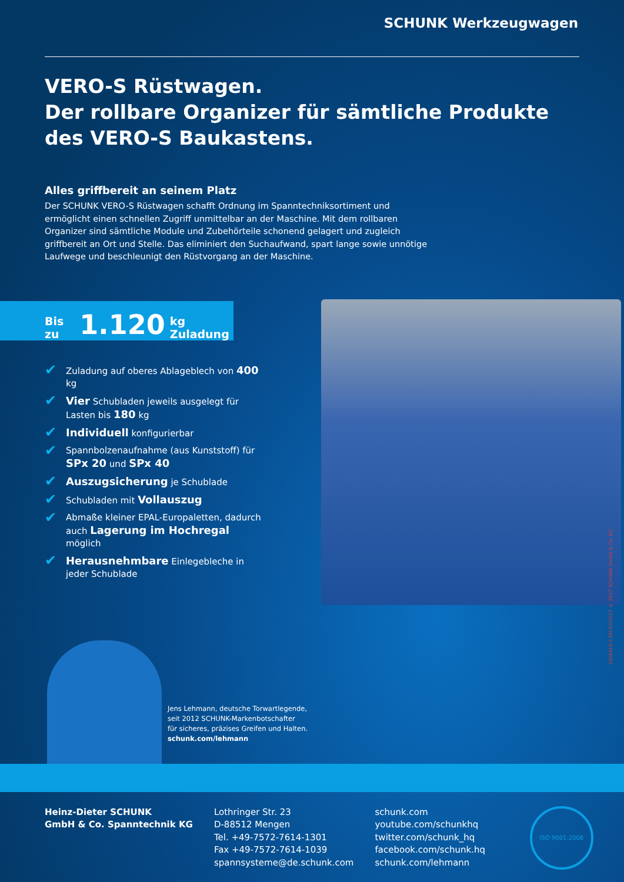SCHUNK Werkzeugwagen
VERO-S Rüstwagen.
Der rollbare Organizer für sämtliche Produkte
des VERO-S Baukastens.
Alles griffbereit an seinem Platz
Der SCHUNK VERO-S Rüstwagen schafft Ordnung im Spanntechniksortiment und ermöglicht einen schnellen Zugriff unmittelbar an der Maschine. Mit dem rollbaren Organizer sind sämtliche Module und Zubehörteile schonend gelagert und zugleich griffbereit an Ort und Stelle. Das eliminiert den Suchaufwand, spart lange sowie unnötige Laufwege und beschleunigt den Rüstvorgang an der Maschine.
Bis zu 1.120 kg Zuladung
✔ Zuladung auf oberes Ablageblech von 400 kg
✔ Vier Schubladen jeweils ausgelegt für Lasten bis 180 kg
✔ Individuell konfigurierbar
✔ Spannbolzenaufnahme (aus Kunststoff) für SPx 20 und SPx 40
✔ Auszugsicherung je Schublade
✔ Schubladen mit Vollauszug
✔ Abmaße kleiner EPAL-Europaletten, dadurch auch Lagerung im Hochregal möglich
✔ Herausnehmbare Einlegebleche in jeder Schublade
Jens Lehmann, deutsche Torwartlegende,
seit 2012 SCHUNK-Markenbotschafter
für sicheres, präzises Greifen und Halten.
schunk.com/lehmann
Heinz-Dieter SCHUNK
GmbH & Co. Spanntechnik KG
Lothringer Str. 23
D-88512 Mengen
Tel. +49-7572-7614-1301
Fax +49-7572-7614-1039
spannsysteme@de.schunk.com
schunk.com
youtube.com/schunkhq
twitter.com/schunk_hq
facebook.com/schunk.hq
schunk.com/lehmann
ISO 9001:2008
1008419-2.5M-07/2017 © 2017 SCHUNK GmbH & Co. KG